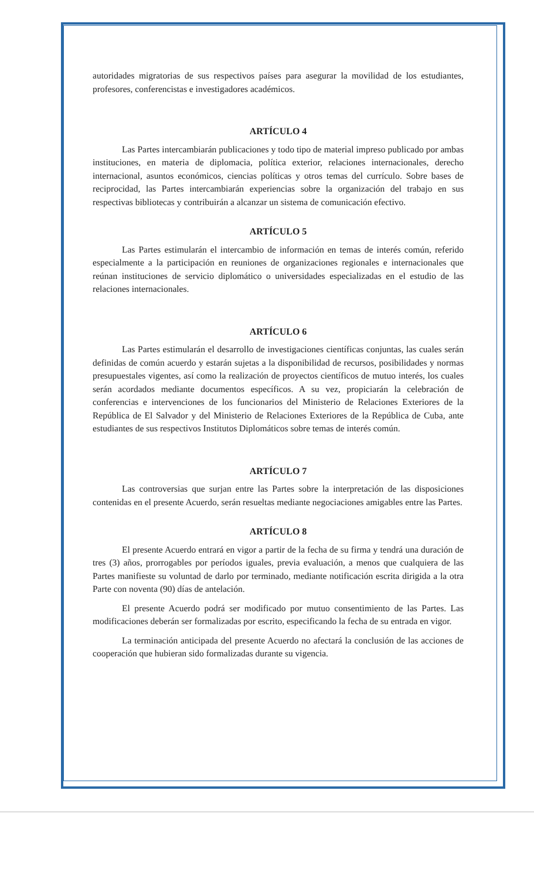autoridades migratorias de sus respectivos países para asegurar la movilidad de los estudiantes, profesores, conferencistas e investigadores académicos.
ARTÍCULO 4
Las Partes intercambiarán publicaciones y todo tipo de material impreso publicado por ambas instituciones, en materia de diplomacia, política exterior, relaciones internacionales, derecho internacional, asuntos económicos, ciencias políticas y otros temas del currículo. Sobre bases de reciprocidad, las Partes intercambiarán experiencias sobre la organización del trabajo en sus respectivas bibliotecas y contribuirán a alcanzar un sistema de comunicación efectivo.
ARTÍCULO 5
Las Partes estimularán el intercambio de información en temas de interés común, referido especialmente a la participación en reuniones de organizaciones regionales e internacionales que reúnan instituciones de servicio diplomático o universidades especializadas en el estudio de las relaciones internacionales.
ARTÍCULO 6
Las Partes estimularán el desarrollo de investigaciones científicas conjuntas, las cuales serán definidas de común acuerdo y estarán sujetas a la disponibilidad de recursos, posibilidades y normas presupuestales vigentes, así como la realización de proyectos científicos de mutuo interés, los cuales serán acordados mediante documentos específicos. A su vez, propiciarán la celebración de conferencias e intervenciones de los funcionarios del Ministerio de Relaciones Exteriores de la República de El Salvador y del Ministerio de Relaciones Exteriores de la República de Cuba, ante estudiantes de sus respectivos Institutos Diplomáticos sobre temas de interés común.
ARTÍCULO 7
Las controversias que surjan entre las Partes sobre la interpretación de las disposiciones contenidas en el presente Acuerdo, serán resueltas mediante negociaciones amigables entre las Partes.
ARTÍCULO 8
El presente Acuerdo entrará en vigor a partir de la fecha de su firma y tendrá una duración de tres (3) años, prorrogables por períodos iguales, previa evaluación, a menos que cualquiera de las Partes manifieste su voluntad de darlo por terminado, mediante notificación escrita dirigida a la otra Parte con noventa (90) días de antelación.
El presente Acuerdo podrá ser modificado por mutuo consentimiento de las Partes. Las modificaciones deberán ser formalizadas por escrito, especificando la fecha de su entrada en vigor.
La terminación anticipada del presente Acuerdo no afectará la conclusión de las acciones de cooperación que hubieran sido formalizadas durante su vigencia.